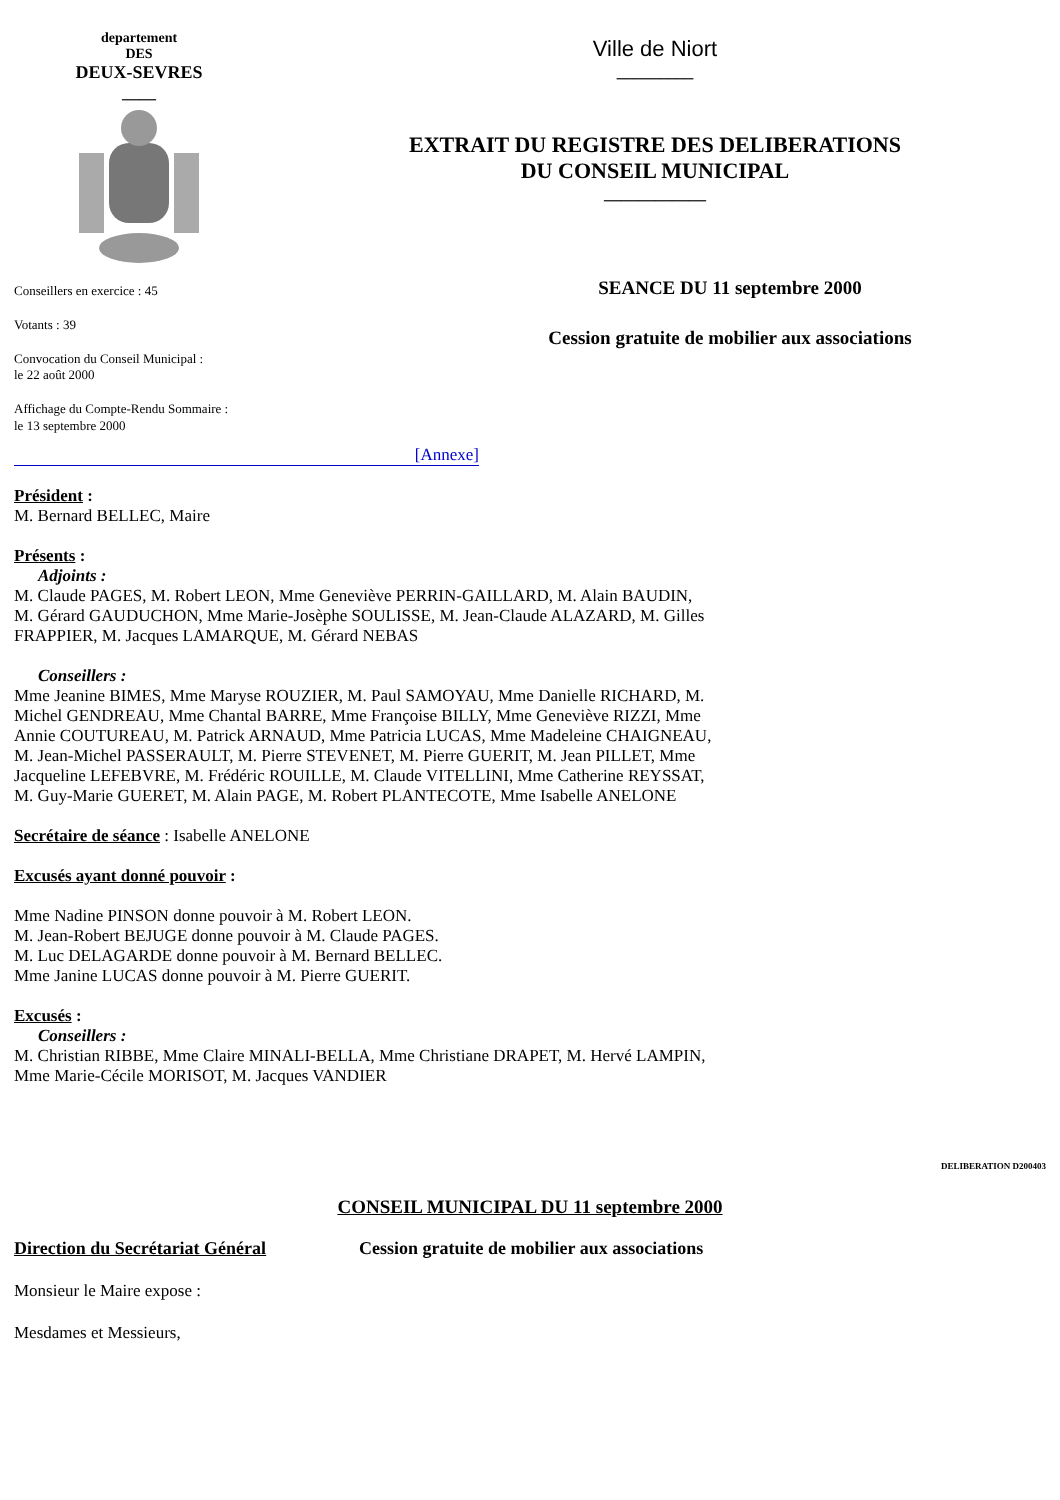departement
DES
DEUX-SEVRES
____
Ville de Niort
_________
EXTRAIT DU REGISTRE DES DELIBERATIONS
DU CONSEIL MUNICIPAL
____________
Conseillers en exercice : 45
Votants : 39
Convocation du Conseil Municipal :
le 22 août 2000
Affichage du Compte-Rendu Sommaire :
le 13 septembre 2000
SEANCE DU 11 septembre 2000
Cession gratuite de mobilier aux associations
[Annexe]
Président :
M. Bernard BELLEC, Maire
Présents :
Adjoints :
M. Claude PAGES, M. Robert LEON, Mme Geneviève PERRIN-GAILLARD, M. Alain BAUDIN, M. Gérard GAUDUCHON, Mme Marie-Josèphe SOULISSE, M. Jean-Claude ALAZARD, M. Gilles FRAPPIER, M. Jacques LAMARQUE, M. Gérard NEBAS
Conseillers :
Mme Jeanine BIMES, Mme Maryse ROUZIER, M. Paul SAMOYAU, Mme Danielle RICHARD, M. Michel GENDREAU, Mme Chantal BARRE, Mme Françoise BILLY, Mme Geneviève RIZZI, Mme Annie COUTUREAU, M. Patrick ARNAUD, Mme Patricia LUCAS, Mme Madeleine CHAIGNEAU, M. Jean-Michel PASSERAULT, M. Pierre STEVENET, M. Pierre GUERIT, M. Jean PILLET, Mme Jacqueline LEFEBVRE, M. Frédéric ROUILLE, M. Claude VITELLINI, Mme Catherine REYSSAT, M. Guy-Marie GUERET, M. Alain PAGE, M. Robert PLANTECOTE, Mme Isabelle ANELONE
Secrétaire de séance : Isabelle ANELONE
Excusés ayant donné pouvoir :
Mme Nadine PINSON donne pouvoir à M. Robert LEON.
M. Jean-Robert BEJUGE donne pouvoir à M. Claude PAGES.
M. Luc DELAGARDE donne pouvoir à M. Bernard BELLEC.
Mme Janine LUCAS donne pouvoir à M. Pierre GUERIT.
Excusés :
Conseillers :
M. Christian RIBBE, Mme Claire MINALI-BELLA, Mme Christiane DRAPET, M. Hervé LAMPIN, Mme Marie-Cécile MORISOT, M. Jacques VANDIER
DELIBERATION D200403
CONSEIL MUNICIPAL DU 11 septembre 2000
Direction du Secrétariat Général Cession gratuite de mobilier aux associations
Monsieur le Maire expose :
Mesdames et Messieurs,